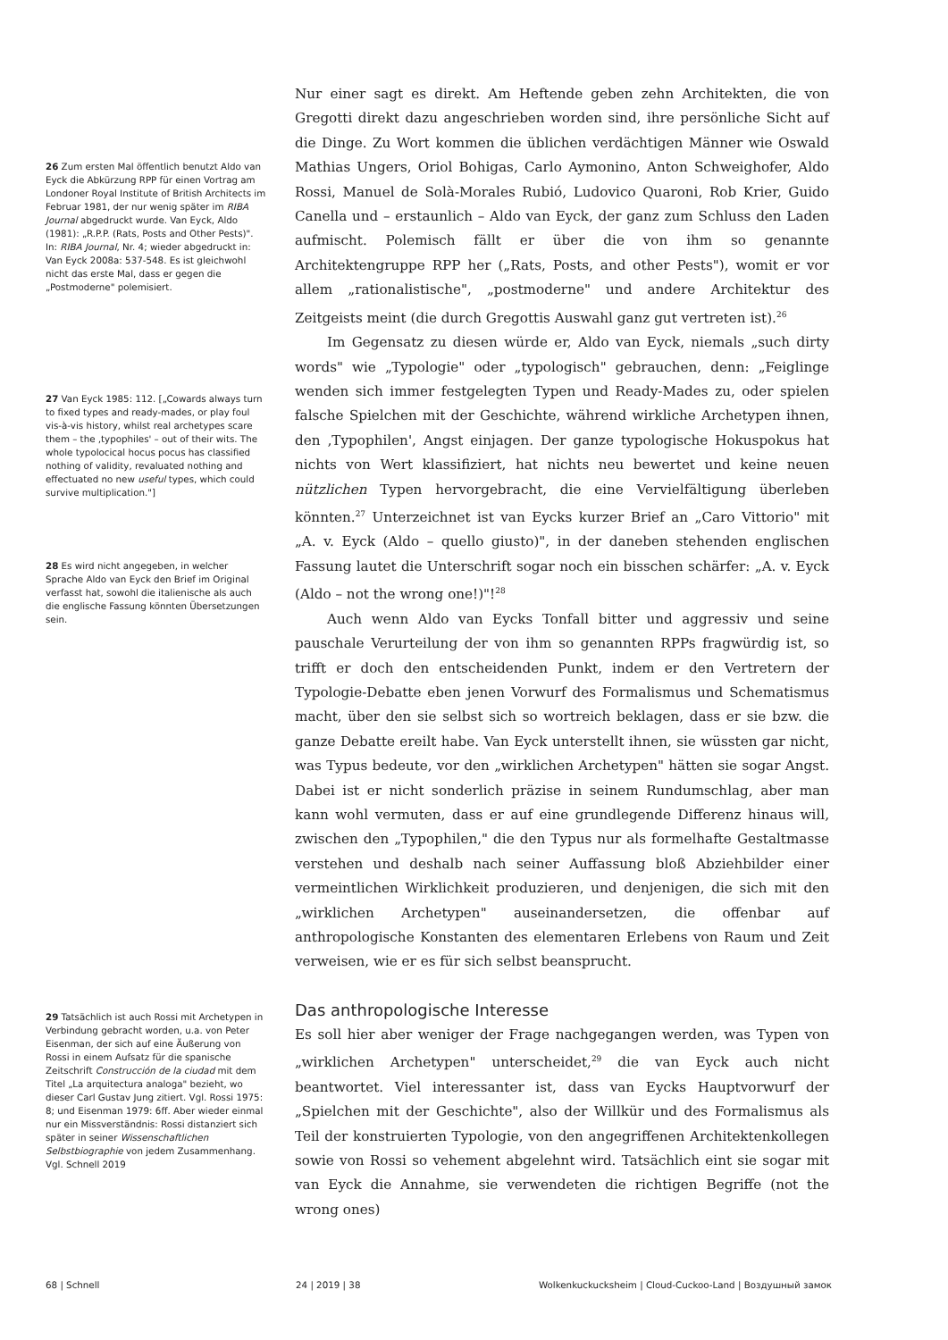26 Zum ersten Mal öffentlich benutzt Aldo van Eyck die Abkürzung RPP für einen Vortrag am Londoner Royal Institute of British Architects im Februar 1981, der nur wenig später im RIBA Journal abgedruckt wurde. Van Eyck, Aldo (1981): „R.P.P. (Rats, Posts and Other Pests)". In: RIBA Journal, Nr. 4; wieder abgedruckt in: Van Eyck 2008a: 537-548. Es ist gleichwohl nicht das erste Mal, dass er gegen die „Postmoderne" polemisiert.
27 Van Eyck 1985: 112. [„Cowards always turn to fixed types and ready-mades, or play foul vis-à-vis history, whilst real archetypes scare them – the ‚typophiles' – out of their wits. The whole typolocical hocus pocus has classified nothing of validity, revaluated nothing and effectuated no new useful types, which could survive multiplication."]
28 Es wird nicht angegeben, in welcher Sprache Aldo van Eyck den Brief im Original verfasst hat, sowohl die italienische als auch die englische Fassung könnten Übersetzungen sein.
29 Tatsächlich ist auch Rossi mit Archetypen in Verbindung gebracht worden, u.a. von Peter Eisenman, der sich auf eine Äußerung von Rossi in einem Aufsatz für die spanische Zeitschrift Construcción de la ciudad mit dem Titel „La arquitectura analoga" bezieht, wo dieser Carl Gustav Jung zitiert. Vgl. Rossi 1975: 8; und Eisenman 1979: 6ff. Aber wieder einmal nur ein Missverständnis: Rossi distanziert sich später in seiner Wissenschaftlichen Selbstbiographie von jedem Zusammenhang. Vgl. Schnell 2019
Nur einer sagt es direkt. Am Heftende geben zehn Architekten, die von Gregotti direkt dazu angeschrieben worden sind, ihre persönliche Sicht auf die Dinge. Zu Wort kommen die üblichen verdächtigen Männer wie Oswald Mathias Ungers, Oriol Bohigas, Carlo Aymonino, Anton Schweighofer, Aldo Rossi, Manuel de Solà-Morales Rubió, Ludovico Quaroni, Rob Krier, Guido Canella und – erstaunlich – Aldo van Eyck, der ganz zum Schluss den Laden aufmischt. Polemisch fällt er über die von ihm so genannte Architektengruppe RPP her („Rats, Posts, and other Pests"), womit er vor allem „rationalistische", „postmoderne" und andere Architektur des Zeitgeists meint (die durch Gregottis Auswahl ganz gut vertreten ist).<sup>26</sup>
Im Gegensatz zu diesen würde er, Aldo van Eyck, niemals „such dirty words" wie „Typologie" oder „typologisch" gebrauchen, denn: „Feiglinge wenden sich immer festgelegten Typen und Ready-Mades zu, oder spielen falsche Spielchen mit der Geschichte, während wirkliche Archetypen ihnen, den ‚Typophilen', Angst einjagen. Der ganze typologische Hokuspokus hat nichts von Wert klassifiziert, hat nichts neu bewertet und keine neuen nützlichen Typen hervorgebracht, die eine Vervielfältigung überleben könnten.<sup>27</sup> Unterzeichnet ist van Eycks kurzer Brief an „Caro Vittorio" mit „A. v. Eyck (Aldo – quello giusto)", in der daneben stehenden englischen Fassung lautet die Unterschrift sogar noch ein bisschen schärfer: „A. v. Eyck (Aldo – not the wrong one!)"!<sup>28</sup>
Auch wenn Aldo van Eycks Tonfall bitter und aggressiv und seine pauschale Verurteilung der von ihm so genannten RPPs fragwürdig ist, so trifft er doch den entscheidenden Punkt, indem er den Vertretern der Typologie-Debatte eben jenen Vorwurf des Formalismus und Schematismus macht, über den sie selbst sich so wortreich beklagen, dass er sie bzw. die ganze Debatte ereilt habe. Van Eyck unterstellt ihnen, sie wüssten gar nicht, was Typus bedeute, vor den „wirklichen Archetypen" hätten sie sogar Angst. Dabei ist er nicht sonderlich präzise in seinem Rundumschlag, aber man kann wohl vermuten, dass er auf eine grundlegende Differenz hinaus will, zwischen den „Typophilen," die den Typus nur als formelhafte Gestaltmasse verstehen und deshalb nach seiner Auffassung bloß Abziehbilder einer vermeintlichen Wirklichkeit produzieren, und denjenigen, die sich mit den „wirklichen Archetypen" auseinandersetzen, die offenbar auf anthropologische Konstanten des elementaren Erlebens von Raum und Zeit verweisen, wie er es für sich selbst beansprucht.
Das anthropologische Interesse
Es soll hier aber weniger der Frage nachgegangen werden, was Typen von „wirklichen Archetypen" unterscheidet,<sup>29</sup> die van Eyck auch nicht beantwortet. Viel interessanter ist, dass van Eycks Hauptvorwurf der „Spielchen mit der Geschichte", also der Willkür und des Formalismus als Teil der konstruierten Typologie, von den angegriffenen Architektenkollegen sowie von Rossi so vehement abgelehnt wird. Tatsächlich eint sie sogar mit van Eyck die Annahme, sie verwendeten die richtigen Begriffe (not the wrong ones)
68 | Schnell 24 | 2019 | 38 Wolkenkuckucksheim | Cloud-Cuckoo-Land | Воздушный замок